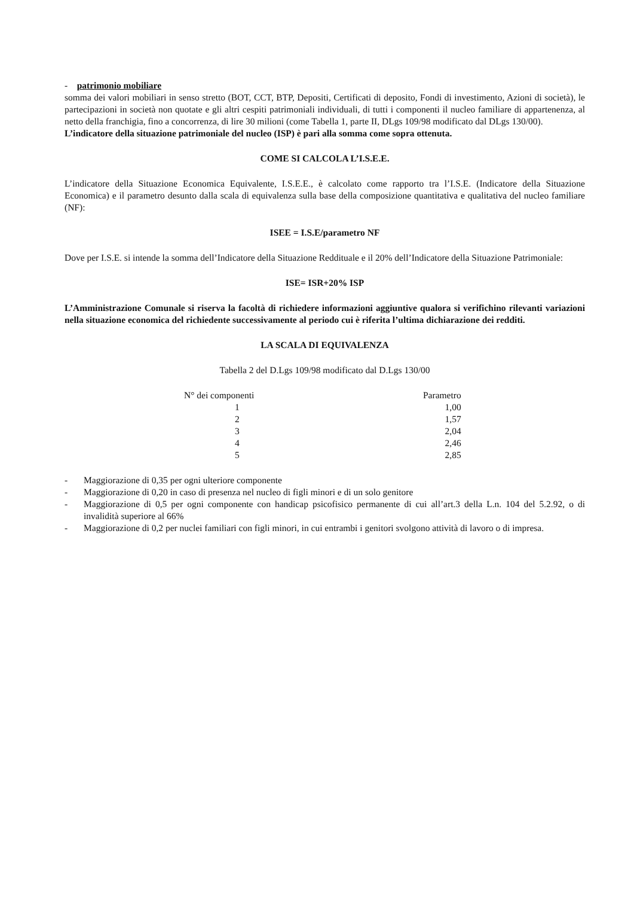- patrimonio mobiliare
somma dei valori mobiliari in senso stretto (BOT, CCT, BTP, Depositi, Certificati di deposito, Fondi di investimento, Azioni di società), le partecipazioni in società non quotate e gli altri cespiti patrimoniali individuali, di tutti i componenti il nucleo familiare di appartenenza, al netto della franchigia, fino a concorrenza, di lire 30 milioni (come Tabella 1, parte II, DLgs 109/98 modificato dal DLgs 130/00).
L’indicatore della situazione patrimoniale del nucleo (ISP) è pari alla somma come sopra ottenuta.
COME SI CALCOLA L’I.S.E.E.
L’indicatore della Situazione Economica Equivalente, I.S.E.E., è calcolato come rapporto tra l’I.S.E. (Indicatore della Situazione Economica) e il parametro desunto dalla scala di equivalenza sulla base della composizione quantitativa e qualitativa del nucleo familiare (NF):
ISEE = I.S.E/parametro NF
Dove per I.S.E. si intende la somma dell’Indicatore della Situazione Reddituale e il 20% dell’Indicatore della Situazione Patrimoniale:
ISE= ISR+20% ISP
L’Amministrazione Comunale si riserva la facoltà di richiedere informazioni aggiuntive qualora si verifichino rilevanti variazioni nella situazione economica del richiedente successivamente al periodo cui è riferita l’ultima dichiarazione dei redditi.
LA SCALA DI EQUIVALENZA
Tabella 2 del D.Lgs 109/98 modificato dal D.Lgs 130/00
| N° dei componenti | Parametro |
| --- | --- |
| 1 | 1,00 |
| 2 | 1,57 |
| 3 | 2,04 |
| 4 | 2,46 |
| 5 | 2,85 |
- Maggiorazione di 0,35 per ogni ulteriore componente
- Maggiorazione di 0,20 in caso di presenza nel nucleo di figli minori e di un solo genitore
- Maggiorazione di 0,5 per ogni componente con handicap psicofisico permanente di cui all’art.3 della L.n. 104 del 5.2.92, o di invalidità superiore al 66%
- Maggiorazione di 0,2 per nuclei familiari con figli minori, in cui entrambi i genitori svolgono attività di lavoro o di impresa.